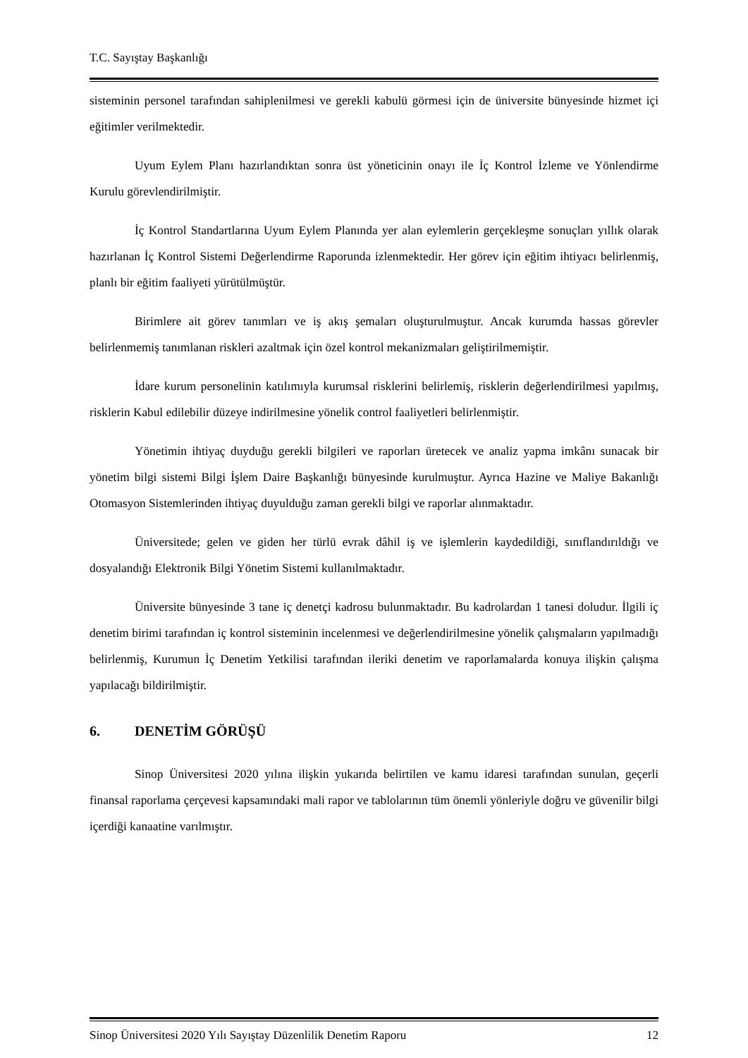T.C. Sayıştay Başkanlığı
sisteminin personel tarafından sahiplenilmesi ve gerekli kabulü görmesi için de üniversite bünyesinde hizmet içi eğitimler verilmektedir.
Uyum Eylem Planı hazırlandıktan sonra üst yöneticinin onayı ile İç Kontrol İzleme ve Yönlendirme Kurulu görevlendirilmiştir.
İç Kontrol Standartlarına Uyum Eylem Planında yer alan eylemlerin gerçekleşme sonuçları yıllık olarak hazırlanan İç Kontrol Sistemi Değerlendirme Raporunda izlenmektedir. Her görev için eğitim ihtiyacı belirlenmiş, planlı bir eğitim faaliyeti yürütülmüştür.
Birimlere ait görev tanımları ve iş akış şemaları oluşturulmuştur. Ancak kurumda hassas görevler belirlenmemiş tanımlanan riskleri azaltmak için özel kontrol mekanizmaları geliştirilmemiştir.
İdare kurum personelinin katılımıyla kurumsal risklerini belirlemiş, risklerin değerlendirilmesi yapılmış, risklerin Kabul edilebilir düzeye indirilmesine yönelik control faaliyetleri belirlenmiştir.
Yönetimin ihtiyaç duyduğu gerekli bilgileri ve raporları üretecek ve analiz yapma imkânı sunacak bir yönetim bilgi sistemi Bilgi İşlem Daire Başkanlığı bünyesinde kurulmuştur. Ayrıca Hazine ve Maliye Bakanlığı Otomasyon Sistemlerinden ihtiyaç duyulduğu zaman gerekli bilgi ve raporlar alınmaktadır.
Üniversitede; gelen ve giden her türlü evrak dâhil iş ve işlemlerin kaydedildiği, sınıflandırıldığı ve dosyalandığı Elektronik Bilgi Yönetim Sistemi kullanılmaktadır.
Üniversite bünyesinde 3 tane iç denetçi kadrosu bulunmaktadır. Bu kadrolardan 1 tanesi doludur. İlgili iç denetim birimi tarafından iç kontrol sisteminin incelenmesi ve değerlendirilmesine yönelik çalışmaların yapılmadığı belirlenmiş, Kurumun İç Denetim Yetkilisi tarafından ileriki denetim ve raporlamalarda konuya ilişkin çalışma yapılacağı bildirilmiştir.
6. DENETİM GÖRÜŞÜ
Sinop Üniversitesi 2020 yılına ilişkin yukarıda belirtilen ve kamu idaresi tarafından sunulan, geçerli finansal raporlama çerçevesi kapsamındaki mali rapor ve tablolarının tüm önemli yönleriyle doğru ve güvenilir bilgi içerdiği kanaatine varılmıştır.
Sinop Üniversitesi 2020 Yılı Sayıştay Düzenlilik Denetim Raporu 12